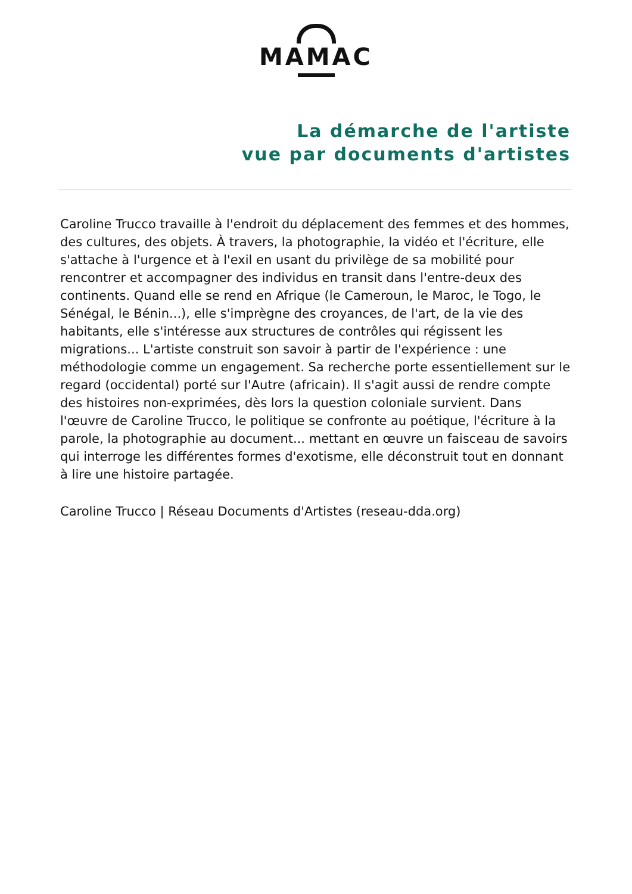MAMAC
La démarche de l'artiste
vue par documents d'artistes
Caroline Trucco travaille à l'endroit du déplacement des femmes et des hommes, des cultures, des objets. À travers, la photographie, la vidéo et l'écriture, elle s'attache à l'urgence et à l'exil en usant du privilège de sa mobilité pour rencontrer et accompagner des individus en transit dans l'entre-deux des continents. Quand elle se rend en Afrique (le Cameroun, le Maroc, le Togo, le Sénégal, le Bénin...), elle s'imprègne des croyances, de l'art, de la vie des habitants, elle s'intéresse aux structures de contrôles qui régissent les migrations... L'artiste construit son savoir à partir de l'expérience : une méthodologie comme un engagement. Sa recherche porte essentiellement sur le regard (occidental) porté sur l'Autre (africain). Il s'agit aussi de rendre compte des histoires non-exprimées, dès lors la question coloniale survient. Dans l'œuvre de Caroline Trucco, le politique se confronte au poétique, l'écriture à la parole, la photographie au document... mettant en œuvre un faisceau de savoirs qui interroge les différentes formes d'exotisme, elle déconstruit tout en donnant à lire une histoire partagée.
Caroline Trucco | Réseau Documents d'Artistes (reseau-dda.org)